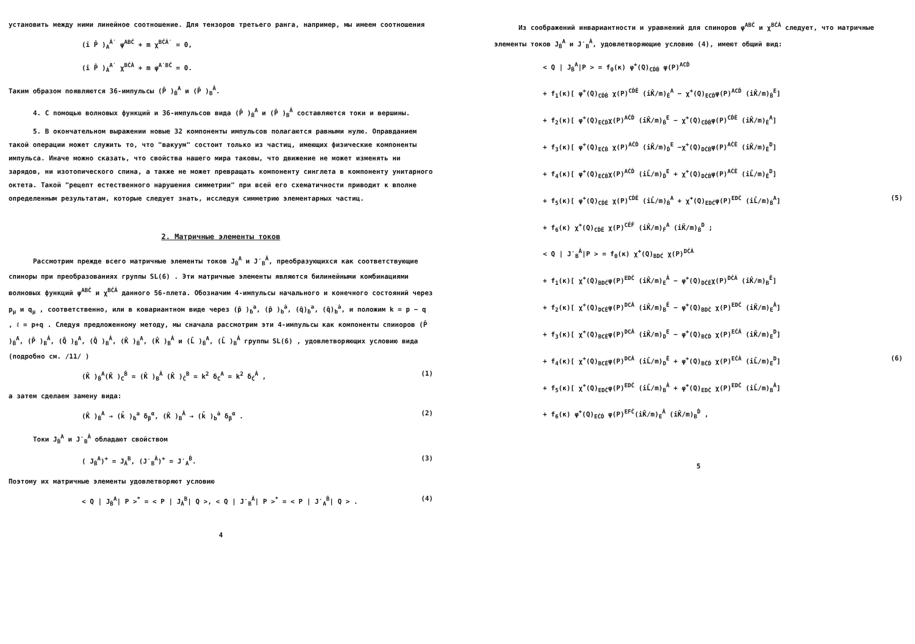установить между ними линейное соотношение. Для тензоров третьего ранга, например, мы имеем соотношения
(i P̂ )<sub>A</sub><sup>Ȧ′</sup> φ<sup>ABĊ</sup> + m χ<sup>BĊȦ′</sup> = 0,
(i P̂ )<sub>Ȧ</sub><sup>A′</sup> χ<sup>BĊȦ</sup> + m φ<sup>A′BĊ</sup> = 0.
Таким образом появляются 36-импульсы (P̂ )<sub>Ḃ</sub><sup>A</sup> и (P̂ )<sub>B</sub><sup>Ȧ</sup>.
4. С помощью волновых функций и 36-импульсов вида (P̂ )<sub>Ḃ</sub><sup>A</sup> и (P̂ )<sub>B</sub><sup>Ȧ</sup> составляются токи и вершины.
5. В окончательном выражении новые 32 компоненты импульсов полагаются равными нулю. Оправданием такой операции может служить то, что "вакуум" состоит только из частиц, имеющих физические компоненты импульса. Иначе можно сказать, что свойства нашего мира таковы, что движение не может изменять ни зарядов, ни изотопического спина, а также не может превращать компоненту синглета в компоненту унитарного октета. Такой "рецепт естественного нарушения симметрии" при всей его схематичности приводит к вполне определенным результатам, которые следует знать, исследуя симметрию элементарных частиц.
2. Матричные элементы токов
Рассмотрим прежде всего матричные элементы токов J<sub>Ḃ</sub><sup>A</sup> и J′<sub>B</sub><sup>Ȧ</sup>, преобразующихся как соответствующие спиноры при преобразованиях группы SL(6) . Эти матричные элементы являются билинейными комбинациями волновых функций φ<sup>ABĊ</sup> и χ<sup>BĊȦ</sup> данного 56-плета. Обозначим 4-импульсы начального и конечного состояний через p<sub>μ</sub> и q<sub>μ</sub> , соответственно, или в ковариантном виде через (p̂ )<sub>ḃ</sub><sup>a</sup>, (p̂ )<sub>b</sub><sup>ȧ</sup>, (q̂)<sub>ḃ</sub><sup>a</sup>, (q̂)<sub>b</sub><sup>ȧ</sup>, и положим k = p − q , ℓ = p+q . Следуя предложенному методу, мы сначала рассмотрим эти 4-импульсы как компоненты спиноров (P̂ )<sub>Ḃ</sub><sup>A</sup>, (P̂ )<sub>B</sub><sup>Ȧ</sup>, (Q̂ )<sub>Ḃ</sub><sup>A</sup>, (Q̂ )<sub>B</sub><sup>Ȧ</sup>, (K̂ )<sub>Ḃ</sub><sup>A</sup>, (K̂ )<sub>B</sub><sup>Ȧ</sup> и (L̂ )<sub>Ḃ</sub><sup>A</sup>, (L̂ )<sub>B</sub><sup>Ȧ</sup> группы SL(6) , удовлетворяющих условию вида (подробно см. /11/ )
(K̂ )<sub>Ḃ</sub><sup>A</sup>(K̂ )<sub>C</sub><sup>Ḃ</sup> = (K̂ )<sub>B</sub><sup>Ȧ</sup> (K̂ )<sub>Ċ</sub><sup>B</sup> = k<sup>2</sup> δ<sub>C</sub><sup>A</sup> = k<sup>2</sup> δ<sub>Ċ</sub><sup>Ȧ</sup> , (1)
а затем сделаем замену вида:
(K̂ )<sub>Ḃ</sub><sup>A</sup> → (k̂ )<sub>ḃ</sub><sup>a</sup> δ<sub>β</sub><sup>α</sup>, (K̂ )<sub>B</sub><sup>Ȧ</sup> → (k̂ )<sub>b</sub><sup>ȧ</sup> δ<sub>β</sub><sup>α</sup> . (2)
Токи J<sub>Ḃ</sub><sup>A</sup> и J′<sub>B</sub><sup>Ȧ</sup> обладают свойством
( J<sub>Ḃ</sub><sup>A</sup>)<sup>+</sup> = J<sub>Ȧ</sub><sup>B</sup>, (J′<sub>B</sub><sup>Ȧ</sup>)<sup>+</sup> = J′<sub>A</sub><sup>Ḃ</sup>. (3)
Поэтому их матричные элементы удовлетворяют условию
< Q | J<sub>Ḃ</sub><sup>A</sup>| P ><sup>*</sup> = < P | J<sub>Ȧ</sub><sup>B</sup>| Q >, < Q | J′<sub>B</sub><sup>Ȧ</sup>| P ><sup>*</sup> = < P | J′<sub>A</sub><sup>Ḃ</sup>| Q > . (4)
4
Из соображений инвариантности и уравнений для спиноров φ<sup>ABĊ</sup> и χ<sup>BĊȦ</sup> следует, что матричные элементы токов J<sub>Ḃ</sub><sup>A</sup> и J′<sub>B</sub><sup>Ȧ</sup>, удовлетворяющие условию (4), имеют общий вид:
< Q | J<sub>Ḃ</sub><sup>A</sup>|P > = f<sub>0</sub>(κ) φ<sup>+</sup>(Q)<sub>CḊḂ</sub> φ(P)<sup>ACḊ</sup>
+ f<sub>1</sub>(κ)[ φ<sup>+</sup>(Q)<sub>CḊḂ</sub> χ(P)<sup>CḊĖ</sup> (iK̂/m)<sub>Ė</sub><sup>A</sup> − χ<sup>+</sup>(Q)<sub>ECḊ</sub>φ(P)<sup>ACḊ</sup> (iK̂/m)<sub>Ḃ</sub><sup>E</sup>]
+ f<sub>2</sub>(κ)[ φ<sup>+</sup>(Q)<sub>EĊḊ</sub>χ(P)<sup>AĊḊ</sup> (iK̂/m)<sub>Ḃ</sub><sup>E</sup> − χ<sup>+</sup>(Q)<sub>CḊḂ</sub>φ(P)<sup>CḊĖ</sup> (iK̂/m)<sub>Ė</sub><sup>A</sup>]
+ f<sub>3</sub>(κ)[ φ<sup>+</sup>(Q)<sub>EĊḂ</sub> χ(P)<sup>AĊḊ</sup> (iK̂/m)<sub>Ḋ</sub><sup>E</sup> −χ<sup>+</sup>(Q)<sub>DĊḂ</sub>φ(P)<sup>AĊĖ</sup> (iK̂/m)<sub>Ė</sub><sup>D</sup>]
+ f<sub>4</sub>(κ)[ φ<sup>+</sup>(Q)<sub>EĊḂ</sub>χ(P)<sup>AĊḊ</sup> (iL̂/m)<sub>Ḋ</sub><sup>E</sup> + χ<sup>+</sup>(Q)<sub>DĊḂ</sub>φ(P)<sup>AĊĖ</sup> (iL̂/m)<sub>Ė</sub><sup>D</sup>]
+ f<sub>5</sub>(κ)[ φ<sup>+</sup>(Q)<sub>CḊĖ</sub> χ(P)<sup>CḊĖ</sup> (iL̂/m)<sub>Ḃ</sub><sup>A</sup> + χ<sup>+</sup>(Q)<sub>EDĊ</sub>φ(P)<sup>EDĊ</sup> (iL̂/m)<sub>Ḃ</sub><sup>A</sup>] (5)
+ f<sub>6</sub>(κ) χ<sup>+</sup>(Q)<sub>CḊĖ</sub> χ(P)<sup>CĖḞ</sup> (iK̂/m)<sub>Ḟ</sub><sup>A</sup> (iK̂/m)<sub>Ḃ</sub><sup>D</sup> ;
< Q | J′<sub>B</sub><sup>Ȧ</sup>|P > = f<sub>0</sub>(κ) χ<sup>+</sup>(Q)<sub>BDĊ</sub> χ(P)<sup>DĊȦ</sup>
+ f<sub>1</sub>(κ)[ χ<sup>+</sup>(Q)<sub>BDĊ</sub>φ(P)<sup>EDĊ</sup> (iK̂/m)<sub>E</sub><sup>Ȧ</sup> − φ<sup>+</sup>(Q)<sub>DĊĖ</sub>χ(P)<sup>DĊȦ</sup> (iK̂/m)<sub>B</sub><sup>Ė</sup>]
+ f<sub>2</sub>(κ)[ χ<sup>+</sup>(Q)<sub>DCĖ</sub>φ(P)<sup>DCȦ</sup> (iK̂/m)<sub>B</sub><sup>Ė</sup> − φ<sup>+</sup>(Q)<sub>BDĊ</sub> χ(P)<sup>EDĊ</sup> (iK̂/m)<sub>E</sub><sup>Ȧ</sup>]
+ f<sub>3</sub>(κ)[ χ<sup>+</sup>(Q)<sub>BCĖ</sub>φ(P)<sup>DCȦ</sup> (iK̂/m)<sub>D</sub><sup>E</sup> − φ<sup>+</sup>(Q)<sub>BĊḊ</sub> χ(P)<sup>EĊȦ</sup> (iK̂/m)<sub>E</sub><sup>D</sup>]
+ f<sub>4</sub>(κ)[ χ<sup>+</sup>(Q)<sub>BCĖ</sub>φ(P)<sup>DCȦ</sup> (iL̂/m)<sub>D</sub><sup>Ė</sup> + φ<sup>+</sup>(Q)<sub>BĊḊ</sub> χ(P)<sup>EĊȦ</sup> (iL̂/m)<sub>E</sub><sup>D</sup>] (6)
+ f<sub>5</sub>(κ)[ χ<sup>+</sup>(Q)<sub>EDĊ</sub>φ(P)<sup>EDĊ</sup> (iL̂/m)<sub>B</sub><sup>Ȧ</sup> + φ<sup>+</sup>(Q)<sub>EDĊ</sub> χ(P)<sup>EDĊ</sup> (iL̂/m)<sub>B</sub><sup>Ȧ</sup>]
+ f<sub>6</sub>(κ) φ<sup>+</sup>(Q)<sub>EĊḊ</sub> φ(P)<sup>EFĊ</sup>(iK̂/m)<sub>E</sub><sup>Ȧ</sup> (iK̂/m)<sub>B</sub><sup>Ḋ</sup> ,
5